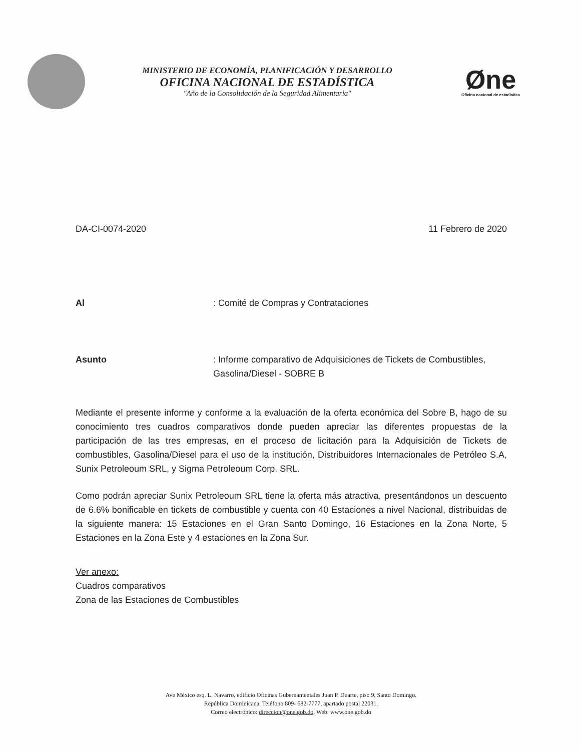MINISTERIO DE ECONOMÍA, PLANIFICACIÓN Y DESARROLLO
OFICINA NACIONAL DE ESTADÍSTICA
"Año de la Consolidación de la Seguridad Alimentaria"
Øne
Oficina nacional de estadística
DA-CI-0074-2020 11 Febrero de 2020
Al: Comité de Compras y Contrataciones
Asunto: Informe comparativo de Adquisiciones de Tickets de Combustibles, Gasolina/Diesel - SOBRE B
Mediante el presente informe y conforme a la evaluación de la oferta económica del Sobre B, hago de su conocimiento tres cuadros comparativos donde pueden apreciar las diferentes propuestas de la participación de las tres empresas, en el proceso de licitación para la Adquisición de Tickets de combustibles, Gasolina/Diesel para el uso de la institución, Distribuidores Internacionales de Petróleo S.A, Sunix Petroleoum SRL, y Sigma Petroleoum Corp. SRL.
Como podrán apreciar Sunix Petroleoum SRL tiene la oferta más atractiva, presentándonos un descuento de 6.6% bonificable en tickets de combustible y cuenta con 40 Estaciones a nivel Nacional, distribuidas de la siguiente manera: 15 Estaciones en el Gran Santo Domingo, 16 Estaciones en la Zona Norte, 5 Estaciones en la Zona Este y 4 estaciones en la Zona Sur.
Ver anexo:
Cuadros comparativos
Zona de las Estaciones de Combustibles
Ave México esq. L. Navarro, edificio Oficinas Gubernamentales Juan P. Duarte, piso 9, Santo Domingo,
República Dominicana. Teléfono 809- 682-7777, apartado postal 22031.
Correo electrónico: direccion@one.gob.do. Web: www.one.gob.do